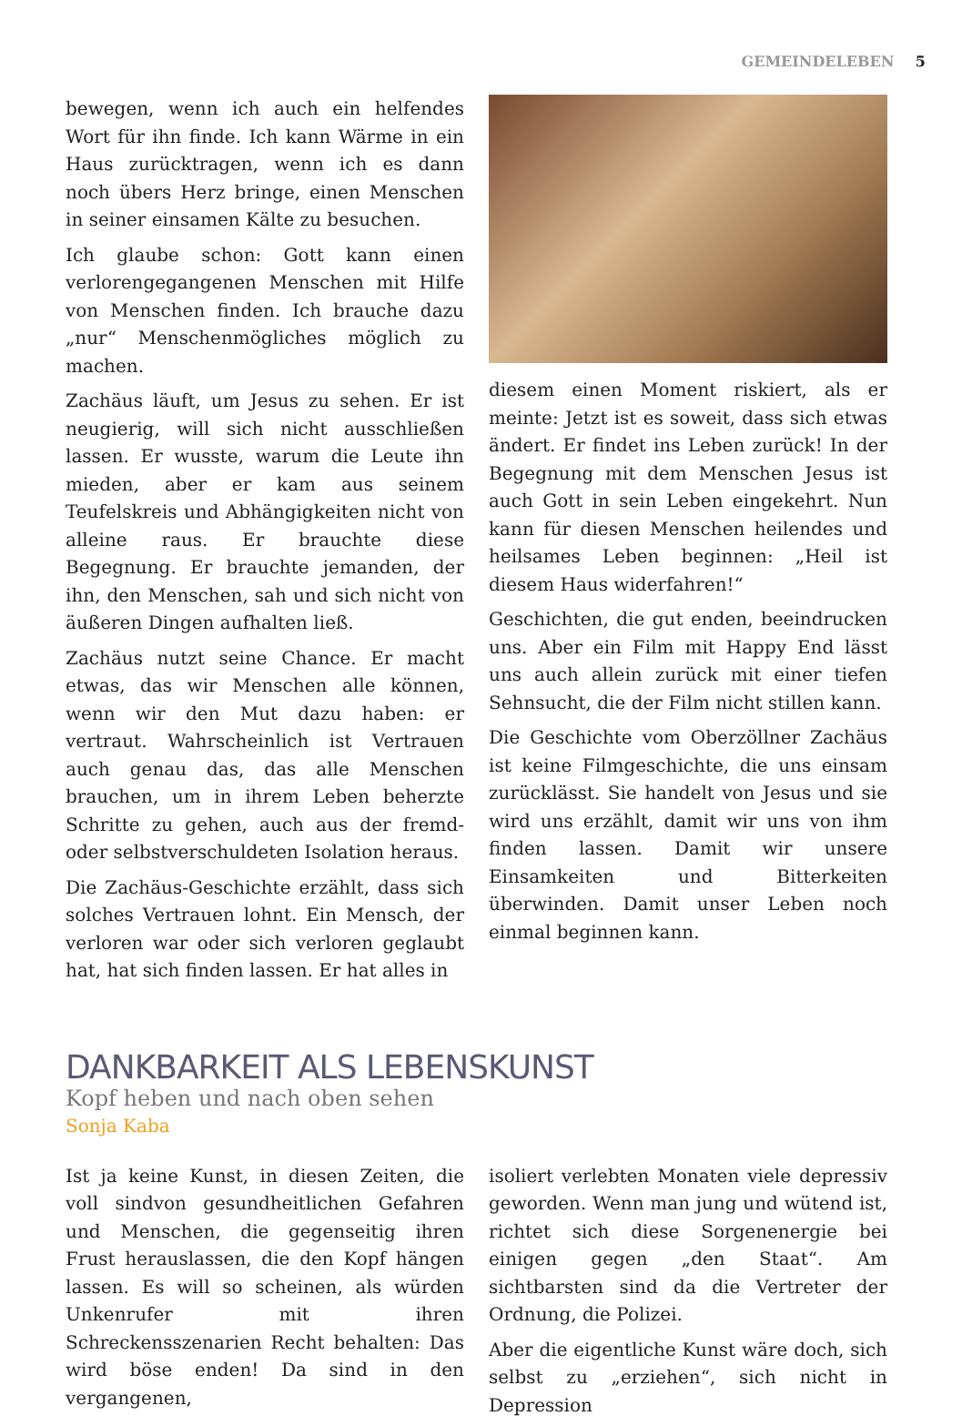GEMEINDELEBEN 5
bewegen, wenn ich auch ein helfendes Wort für ihn finde. Ich kann Wärme in ein Haus zurücktragen, wenn ich es dann noch übers Herz bringe, einen Menschen in seiner einsamen Kälte zu besuchen.
Ich glaube schon: Gott kann einen verlorengegangenen Menschen mit Hilfe von Menschen finden. Ich brauche dazu „nur“ Menschenmögliches möglich zu machen.
Zachäus läuft, um Jesus zu sehen. Er ist neugierig, will sich nicht ausschließen lassen. Er wusste, warum die Leute ihn mieden, aber er kam aus seinem Teufelskreis und Abhängigkeiten nicht von alleine raus. Er brauchte diese Begegnung. Er brauchte jemanden, der ihn, den Menschen, sah und sich nicht von äußeren Dingen aufhalten ließ.
Zachäus nutzt seine Chance. Er macht etwas, das wir Menschen alle können, wenn wir den Mut dazu haben: er vertraut. Wahrscheinlich ist Vertrauen auch genau das, das alle Menschen brauchen, um in ihrem Leben beherzte Schritte zu gehen, auch aus der fremd- oder selbstverschuldeten Isolation heraus.
Die Zachäus-Geschichte erzählt, dass sich solches Vertrauen lohnt. Ein Mensch, der verloren war oder sich verloren geglaubt hat, hat sich finden lassen. Er hat alles in
diesem einen Moment riskiert, als er meinte: Jetzt ist es soweit, dass sich etwas ändert. Er findet ins Leben zurück! In der Begegnung mit dem Menschen Jesus ist auch Gott in sein Leben eingekehrt. Nun kann für diesen Menschen heilendes und heilsames Leben beginnen: „Heil ist diesem Haus widerfahren!“
Geschichten, die gut enden, beeindrucken uns. Aber ein Film mit Happy End lässt uns auch allein zurück mit einer tiefen Sehnsucht, die der Film nicht stillen kann.
Die Geschichte vom Oberzöllner Zachäus ist keine Filmgeschichte, die uns einsam zurücklässt. Sie handelt von Jesus und sie wird uns erzählt, damit wir uns von ihm finden lassen. Damit wir unsere Einsamkeiten und Bitterkeiten überwinden. Damit unser Leben noch einmal beginnen kann.
DANKBARKEIT ALS LEBENSKUNST
Kopf heben und nach oben sehen
Sonja Kaba
Ist ja keine Kunst, in diesen Zeiten, die voll sindvon gesundheitlichen Gefahren und Menschen, die gegenseitig ihren Frust herauslassen, die den Kopf hängen lassen. Es will so scheinen, als würden Unkenrufer mit ihren Schreckensszenarien Recht behalten: Das wird böse enden! Da sind in den vergangenen,
isoliert verlebten Monaten viele depressiv geworden. Wenn man jung und wütend ist, richtet sich diese Sorgenenergie bei einigen gegen „den Staat“. Am sichtbarsten sind da die Vertreter der Ordnung, die Polizei.
Aber die eigentliche Kunst wäre doch, sich selbst zu „erziehen“, sich nicht in Depression